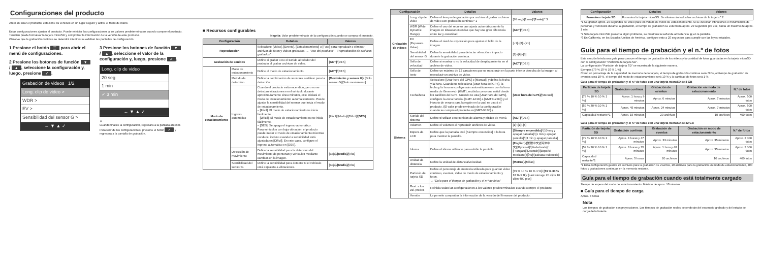Configuraciones del producto
Antes de usar el producto, estacione su vehículo en un lugar seguro y active el freno de mano.
Estas configuraciones ajustan el producto. Puede reiniciar las configuraciones a los valores predeterminados cuando compre el producto.
También puede formatear la tarjeta microSD y comprobar la información de la versión de este producto.
Observe que la grabación continua se detendrá mientras se exhiban las pantallas de configuración.
1 Presione el botón ☰ para abrir el menú de configuraciones.
2 Presione los botones de función ▼ / ▲, seleccione la configuración y, luego, presione ✓.
Grabación de videos 1/2
Long. clip de video >
WDR >
EV >
Sensibilidad del sensor G >
← ▼ ▲ ✓
3 Presione los botones de función ▼ / ▲, seleccione el valor de la configuración y, luego, presione ✓.
Long. clip de video
20 seg
1 min
✓ 3 min
← ▼ ▲ ✓
▼
Cuando finalice la configuración, regresará a la pantalla anterior.
Para salir de las configuraciones, presione el botón ✓ y regresará a la pantalla de grabación.
■ Recursos configurables
Negrita: Valor predeterminado de la configuración cuando se compra el producto.
| Configuración | | Detalles | Valores |
| --- | --- | --- | --- |
| Reproducción | | Seleccione [Video], [Evento], [Estacionamiento] o [Foto] para reproducir o eliminar archivos de fotos y videos grabados. → “Uso del producto” - “Reproducción de archivos grabados” | |
| Grabación de sonidos | | Define si grabar o no el sonido alrededor del producto al grabar archivos de video. | [ACT] /[DES] |
| Modo de estacionamiento | Modo de estacionamiento | Define el modo de estacionamiento. | [ACT] /[DES] |
| | Método de detección | Define la combinación de sensores a utilizar para la detección. | [Movimiento y sensor G] / [Solo sensor G]/[Solo movimiento] |
| | Ingreso automático | Cuando el producto está encendido, pero no se detectan vibraciones en el vehículo durante aproximadamente cinco minutos, este iniciará el modo de estacionamiento automáticamente. Puede ajustar la sensibilidad del sensor que inicia el modo de estacionamiento. – [Fácil]: El modo de estacionamiento se inicia fácilmente. – [Difícil]: El modo de estacionamiento no se inicia fácilmente. – [DES]: Se apaga el ingreso automático. Para vehículos con baja vibración, el producto puede iniciar el modo de estacionamiento mientras conduce, incluso cuando la sensibilidad está ajustada en [Difícil]. En este caso, configure el Ingreso automático en [DES]. | [Fácil]/[Media]/[Difícil]/ [DES] |
| | Detección de movimiento | Define la sensibilidad para la detección del movimiento de personas y vehículos mediante cambios en la imagen. | [Baja]/ [Media] /[Alta] |
| | Sensibilidad del sensor G | Define la sensibilidad para detectar si el vehículo está expuesto a vibraciones. | [Baja]/ [Media] /[Alta] |
| Configuración | | Detalles | Valores |
| --- | --- | --- | --- |
| Grabación de videos | Long. clip de video | Define el tiempo de grabación por archivo al grabar archivos de video con grabación continua.* 1 | [20 seg]/[1 min]/ [3 min] * 3 |
| | WDR (Wide Dynamic Range) | Define el uso del recurso que ajusta automáticamente la imagen en situaciones en las que hay una gran diferencia entre luz y oscuridad. | [ACT] /[DES] |
| | EV (Exposure Value) | Define el nivel de exposición para ajustar el brillo de la imagen. | [−1]~ [0] ~[+1] |
| | Sensibilidad del sensor G | Define la sensibilidad para detectar vibración e impacto durante la grabación continua. | [1]~ [4] ~[6] |
| | Sello de velocidad | Define si mostrar o no la velocidad de desplazamiento en el archivo de video. | [ACT] /[DES] |
| | Sello de texto | Define un máximo de 12 caracteres que se mostrarán en la parte inferior derecha de la imagen al reproducir un archivo de video. | |
| Sistema | Fecha/hora | Seleccione [Usar hora del GPS] o [Manual], y defina la fecha y la hora. Cuando se selecciona [Usar hora del GPS], la fecha y la hora se configurarán automáticamente con la hora media de Greenwich (GMT), recibida como una señal desde los satélites del GPS. Cuando se usa [Usar hora del GPS], configure la zona horaria ([GMT-12:00] a [GMT+12:00]) y el Horario de verano para la región en la cual se usará el producto. (El valor predeterminado de la configuración cuando se compra el producto es [GMT-06:00].) | [Usar hora del GPS] /[Manual] |
| | Sonido del sistema | Define si utilizar o no sonidos de alarma y pitidos de menú. | [ACT] /[DES] |
| | Volumen | Define el volumen al reproducir archivos de video. | [1]~ [3] ~[5] |
| | Espera de LCD | Define que la pantalla esté [Siempre encendida] o la hora para mostrar la pantalla. | [Siempre encendida] / [10 seg y apagar pantalla]/ [1 min y apagar pantalla]/ [3 min y apagar pantalla] |
| | Idioma | Define el idioma utilizado para exhibir la pantalla. | [English] /[繁體中文]/[简体中文]/[Русский]/[Nederlands]/ [Français]/[Deutsch]/[Español Mexicano]/[ไทย]/[Bahasa Indonesia] |
| | Unidad de distancia | Define la unidad de distancia/velocidad. | [Metros] /[Millas] |
| | Partición de tarjeta SD | Define el porcentaje de memoria utilizada para guardar video continuo, eventos, video de modo de estacionamiento y fotos. → “Guía para el tiempo de grabación y el n.º de fotos” | [79 % 10 % 10 % 1 %]/ [59 % 30 % 10 % 1 %] / [Last storage 20 clips 10 clips 400 pics] |
| | Rest. a los val. predet. | Reinicia todas las configuraciones a los valores predeterminados cuando compre el producto. | |
| | Versión | Le permite comprobar la información de la versión del firmware del producto. | |
| Configuración | Detalles | Valores |
| --- | --- | --- |
| Formatear tarjeta SD | Formatea la tarjeta microSD. Se eliminarán todos los archivos de la tarjeta.* 2 | |
*1 Se graban aprox. 20 segundos de video para los videos de modo de estacionamiento. Si se detectan vibraciones o movimientos de personas y vehículos durante la grabación, el tiempo de grabación se extenderá aprox. 20 segundos por vez, hasta un máximo de aprox. 1 min.
*2 Si la tarjeta microSD presenta algún problema, se mostrará la señal de advertencia ▤ en la pantalla.
*3 En California, en los Estados Unidos de América, configure esto a 20 segundos para cumplir con las leyes estatales.
Guía para el tiempo de grabación y el n.º de fotos
Esta sección brinda una guía para conocer el tiempo de grabación de los videos y la cantidad de fotos guardadas en la tarjeta microSD con la configuración “Partición de tarjeta SD”.
La configuración “Partición de tarjeta SD” se muestra de la siguiente manera.
Ejemplo: [79 % 10 % 10 % 1 %]
Como un porcentaje de la capacidad de memoria de la tarjeta, el tiempo de grabación continua será 79 %, el tiempo de grabación de eventos será 10 %, el tiempo del modo de estacionamiento será 10 % y la cantidad de fotos será 1 %.
Guía para el tiempo de grabación y el n.º de fotos con una tarjeta microSD de 8 GB
| Partición de tarjeta SD | Grabación continua | Grabación de eventos | Grabación en modo de estacionamiento | N.º de fotos |
| --- | --- | --- | --- | --- |
| [79 % 10 % 10 % 1 %] | Aprox. 1 hora y 9 minutos | Aprox. 6 minutos | Aprox. 7 minutos | Aprox. 500 fotos |
| [59 % 30 % 10 % 1 %] | Aprox. 45 minutos | Aprox. 24 minutos | Aprox. 7 minutos | Aprox. 500 fotos |
| Capacidad restante*1 | Aprox. 15 minutos | 20 archivos | 10 archivos | 400 fotos |
Guía para el tiempo de grabación y el n.º de fotos con una tarjeta microSD de 32 GB
| Partición de tarjeta SD | Grabación continua | Grabación de eventos | Grabación en modo de estacionamiento | N.º de fotos |
| --- | --- | --- | --- | --- |
| [79 % 10 % 10 % 1 %] | Aprox. 4 horas y 47 minutos | Aprox. 33 minutos | Aprox. 35 minutos | Aprox. 2 000 fotos |
| [59 % 30 % 10 % 1 %] | Aprox. 3 horas y 35 minutos | Aprox. 1 hora y 48 minutos | Aprox. 35 minutos | Aprox. 2 000 fotos |
| Capacidad restante*1 | Aprox. 5 horas | 20 archivos | 10 archivos | 400 fotos |
*1 Esta configuración guarda 20 archivos para la grabación de eventos, 10 archivos para la grabación en modo de estacionamiento, 400 fotos y grabaciones continuas en la memoria restante.
Guía para el tiempo de grabación cuando está totalmente cargado
Tiempo de espera del modo de estacionamiento: Máximo de aprox. 50 minutos
■ Guía para el tiempo de carga
Aprox. 3 horas
Nota
Los tiempos de grabación son proyecciones. Los tiempos de grabación reales dependerán del escenario grabado y del estado de carga de la batería.